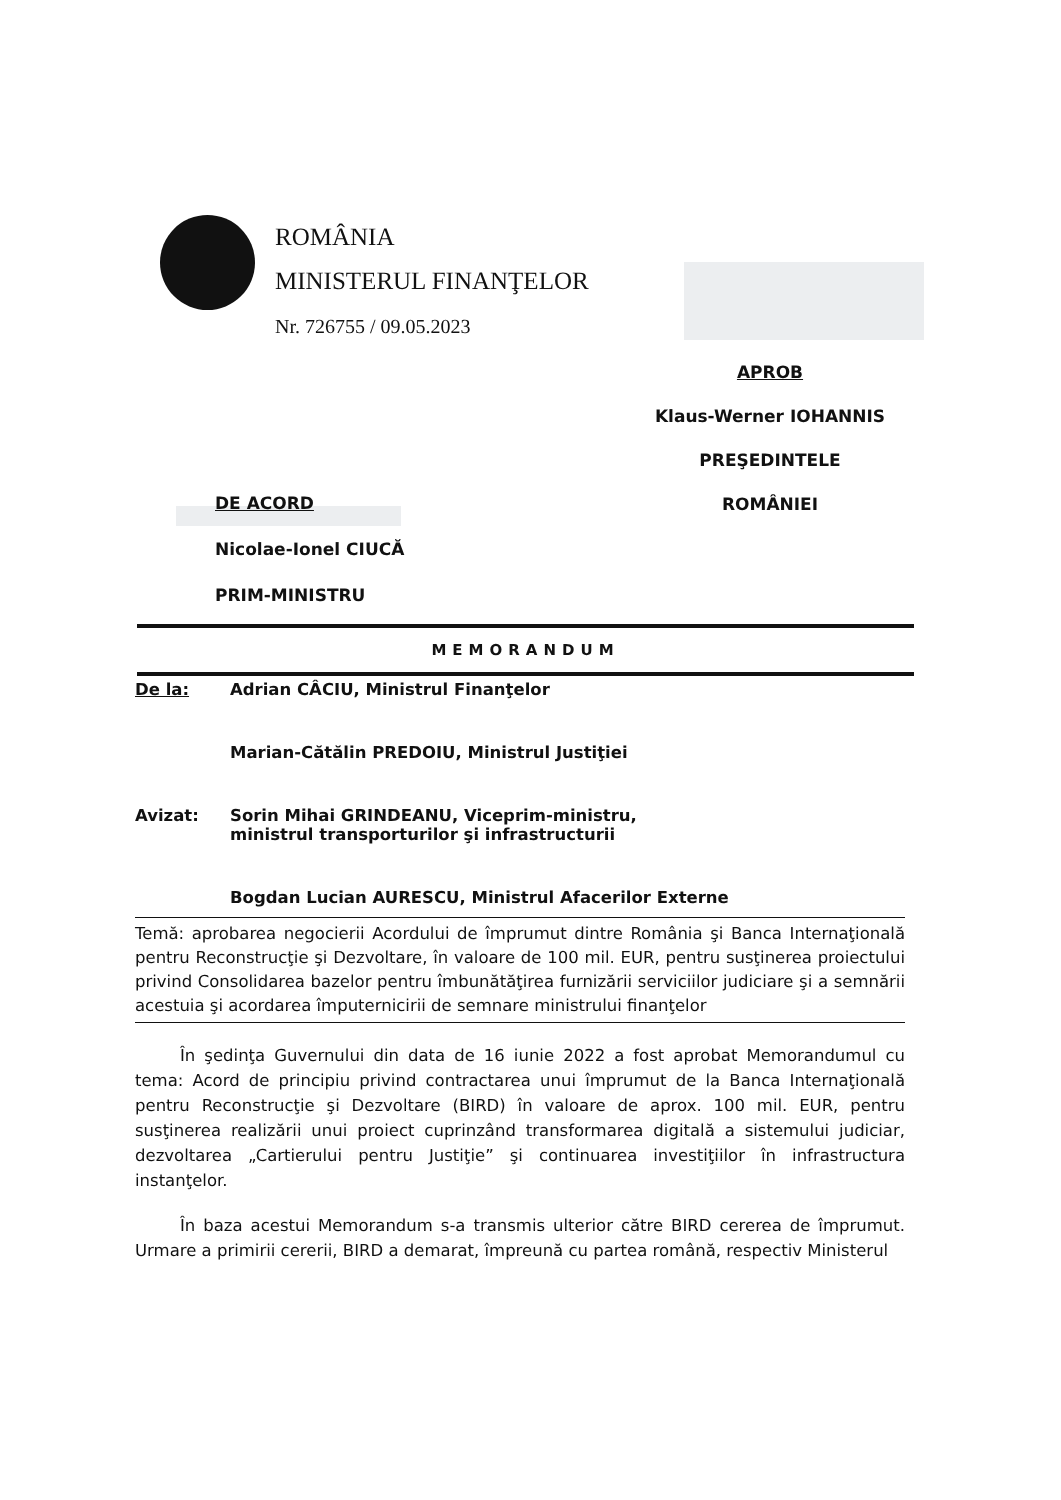ROMÂNIA
MINISTERUL FINANŢELOR
Nr. 726755 / 09.05.2023
APROB
Klaus-Werner IOHANNIS
PREŞEDINTELE ROMÂNIEI
DE ACORD
Nicolae-Ionel CIUCĂ
PRIM-MINISTRU
MEMORANDUM
De la: Adrian CÂCIU, Ministrul Finanţelor
Marian-Cătălin PREDOIU, Ministrul Justiţiei
Avizat: Sorin Mihai GRINDEANU, Viceprim-ministru,
ministrul transporturilor şi infrastructurii
Bogdan Lucian AURESCU, Ministrul Afacerilor Externe
Temă: aprobarea negocierii Acordului de împrumut dintre România şi Banca Internaţională pentru Reconstrucţie şi Dezvoltare, în valoare de 100 mil. EUR, pentru susţinerea proiectului privind Consolidarea bazelor pentru îmbunătăţirea furnizării serviciilor judiciare şi a semnării acestuia şi acordarea împuternicirii de semnare ministrului finanţelor
În şedinţa Guvernului din data de 16 iunie 2022 a fost aprobat Memorandumul cu tema: Acord de principiu privind contractarea unui împrumut de la Banca Internaţională pentru Reconstrucţie şi Dezvoltare (BIRD) în valoare de aprox. 100 mil. EUR, pentru susţinerea realizării unui proiect cuprinzând transformarea digitală a sistemului judiciar, dezvoltarea „Cartierului pentru Justiţie” şi continuarea investiţiilor în infrastructura instanţelor.
În baza acestui Memorandum s-a transmis ulterior către BIRD cererea de împrumut. Urmare a primirii cererii, BIRD a demarat, împreună cu partea română, respectiv Ministerul